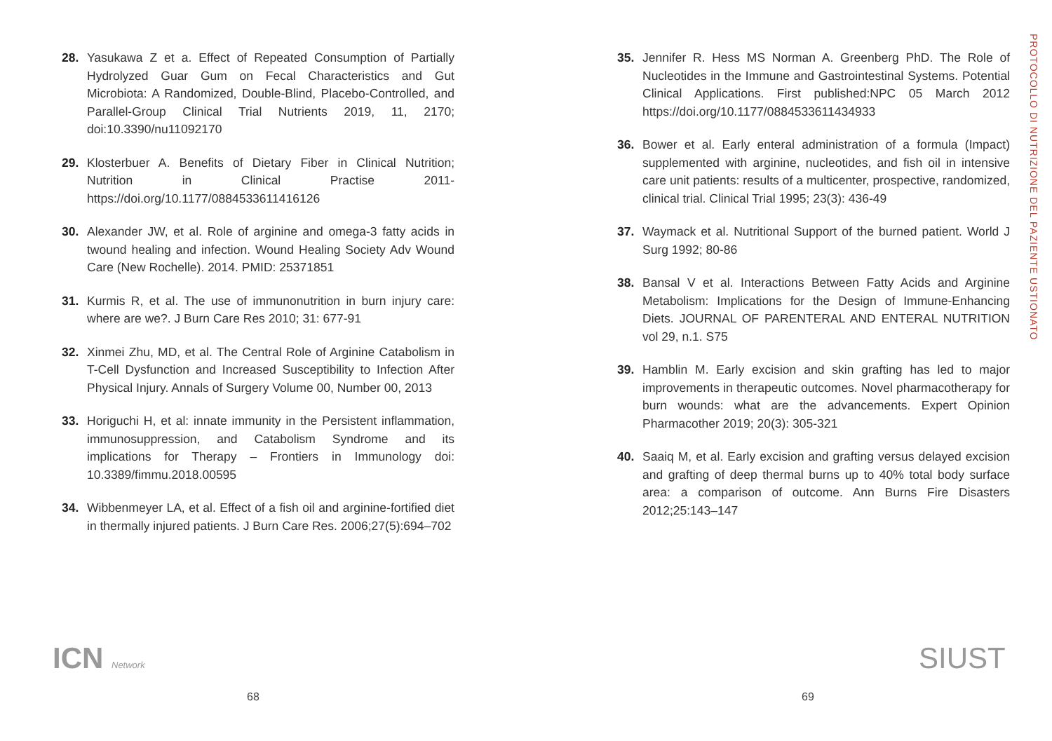28. Yasukawa Z et a. Effect of Repeated Consumption of Partially Hydrolyzed Guar Gum on Fecal Characteristics and Gut Microbiota: A Randomized, Double-Blind, Placebo-Controlled, and Parallel-Group Clinical Trial Nutrients 2019, 11, 2170; doi:10.3390/nu11092170
29. Klosterbuer A. Benefits of Dietary Fiber in Clinical Nutrition; Nutrition in Clinical Practise 2011- https://doi.org/10.1177/0884533611416126
30. Alexander JW, et al. Role of arginine and omega-3 fatty acids in twound healing and infection. Wound Healing Society Adv Wound Care (New Rochelle). 2014. PMID: 25371851
31. Kurmis R, et al. The use of immunonutrition in burn injury care: where are we?. J Burn Care Res 2010; 31: 677-91
32. Xinmei Zhu, MD, et al. The Central Role of Arginine Catabolism in T-Cell Dysfunction and Increased Susceptibility to Infection After Physical Injury. Annals of Surgery Volume 00, Number 00, 2013
33. Horiguchi H, et al: innate immunity in the Persistent inflammation, immunosuppression, and Catabolism Syndrome and its implications for Therapy – Frontiers in Immunology doi: 10.3389/fimmu.2018.00595
34. Wibbenmeyer LA, et al. Effect of a fish oil and arginine-fortified diet in thermally injured patients. J Burn Care Res. 2006;27(5):694–702
35. Jennifer R. Hess MS Norman A. Greenberg PhD. The Role of Nucleotides in the Immune and Gastrointestinal Systems. Potential Clinical Applications. First published:NPC 05 March 2012 https://doi.org/10.1177/0884533611434933
36. Bower et al. Early enteral administration of a formula (Impact) supplemented with arginine, nucleotides, and fish oil in intensive care unit patients: results of a multicenter, prospective, randomized, clinical trial. Clinical Trial 1995; 23(3): 436-49
37. Waymack et al. Nutritional Support of the burned patient. World J Surg 1992; 80-86
38. Bansal V et al. Interactions Between Fatty Acids and Arginine Metabolism: Implications for the Design of Immune-Enhancing Diets. JOURNAL OF PARENTERAL AND ENTERAL NUTRITION vol 29, n.1. S75
39. Hamblin M. Early excision and skin grafting has led to major improvements in therapeutic outcomes. Novel pharmacotherapy for burn wounds: what are the advancements. Expert Opinion Pharmacother 2019; 20(3): 305-321
40. Saaiq M, et al. Early excision and grafting versus delayed excision and grafting of deep thermal burns up to 40% total body surface area: a comparison of outcome. Ann Burns Fire Disasters 2012;25:143–147
PROTOCOLLO DI NUTRIZIONE DEL PAZIENTE USTIONATO
ICN Network SIUST
68 69